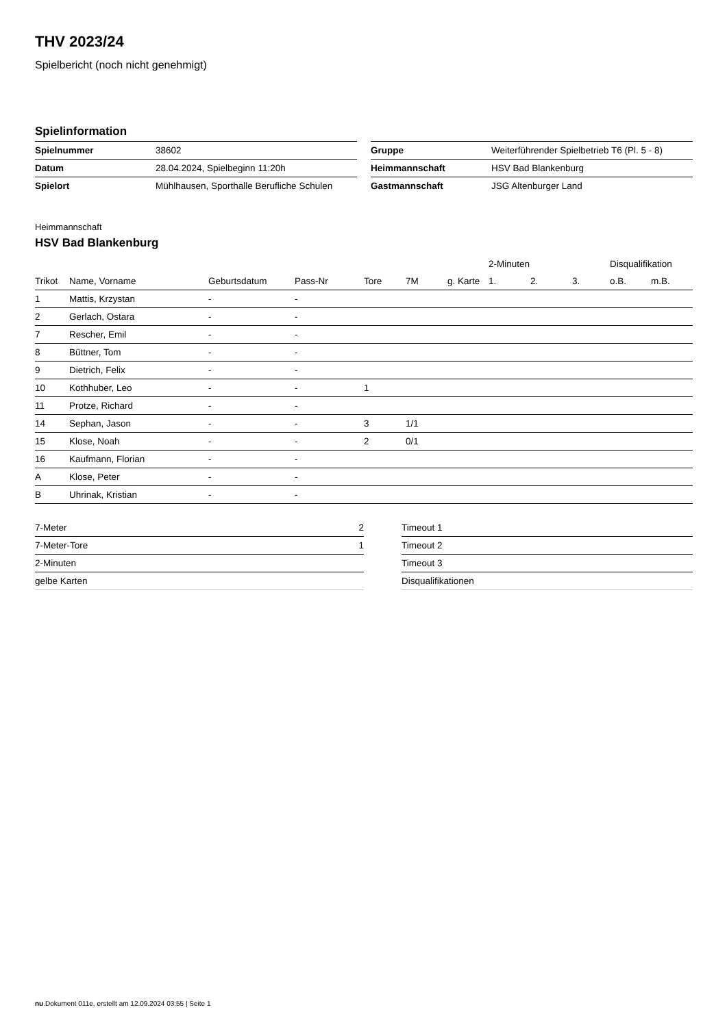THV 2023/24
Spielbericht (noch nicht genehmigt)
Spielinformation
| Spielnummer | 38602 |
| Datum | 28.04.2024, Spielbeginn 11:20h |
| Spielort | Mühlhausen, Sporthalle Berufliche Schulen |
| Gruppe | Weiterführender Spielbetrieb T6 (Pl. 5 - 8) |
| Heimmannschaft | HSV Bad Blankenburg |
| Gastmannschaft | JSG Altenburger Land |
Heimmannschaft
HSV Bad Blankenburg
| | | | | | | | 2-Minuten | | | Disqualifikation | |
| --- | --- | --- | --- | --- | --- | --- | --- | --- | --- | --- | --- |
| Trikot | Name, Vorname | Geburtsdatum | Pass-Nr | Tore | 7M | g. Karte | 1. | 2. | 3. | o.B. | m.B. |
| 1 | Mattis, Krzystan | - | - | | | | | | | | |
| 2 | Gerlach, Ostara | - | - | | | | | | | | |
| 7 | Rescher, Emil | - | - | | | | | | | | |
| 8 | Büttner, Tom | - | - | | | | | | | | |
| 9 | Dietrich, Felix | - | - | | | | | | | | |
| 10 | Kothhuber, Leo | - | - | 1 | | | | | | | |
| 11 | Protze, Richard | - | - | | | | | | | | |
| 14 | Sephan, Jason | - | - | 3 | 1/1 | | | | | | |
| 15 | Klose, Noah | - | - | 2 | 0/1 | | | | | | |
| 16 | Kaufmann, Florian | - | - | | | | | | | | |
| A | Klose, Peter | - | - | | | | | | | | |
| B | Uhrinak, Kristian | - | - | | | | | | | | |
| 7-Meter | 2 |
| 7-Meter-Tore | 1 |
| 2-Minuten | |
| gelbe Karten | |
| Timeout 1 |
| Timeout 2 |
| Timeout 3 |
| Disqualifikationen |
nu.Dokument 011e, erstellt am 12.09.2024 03:55 | Seite 1